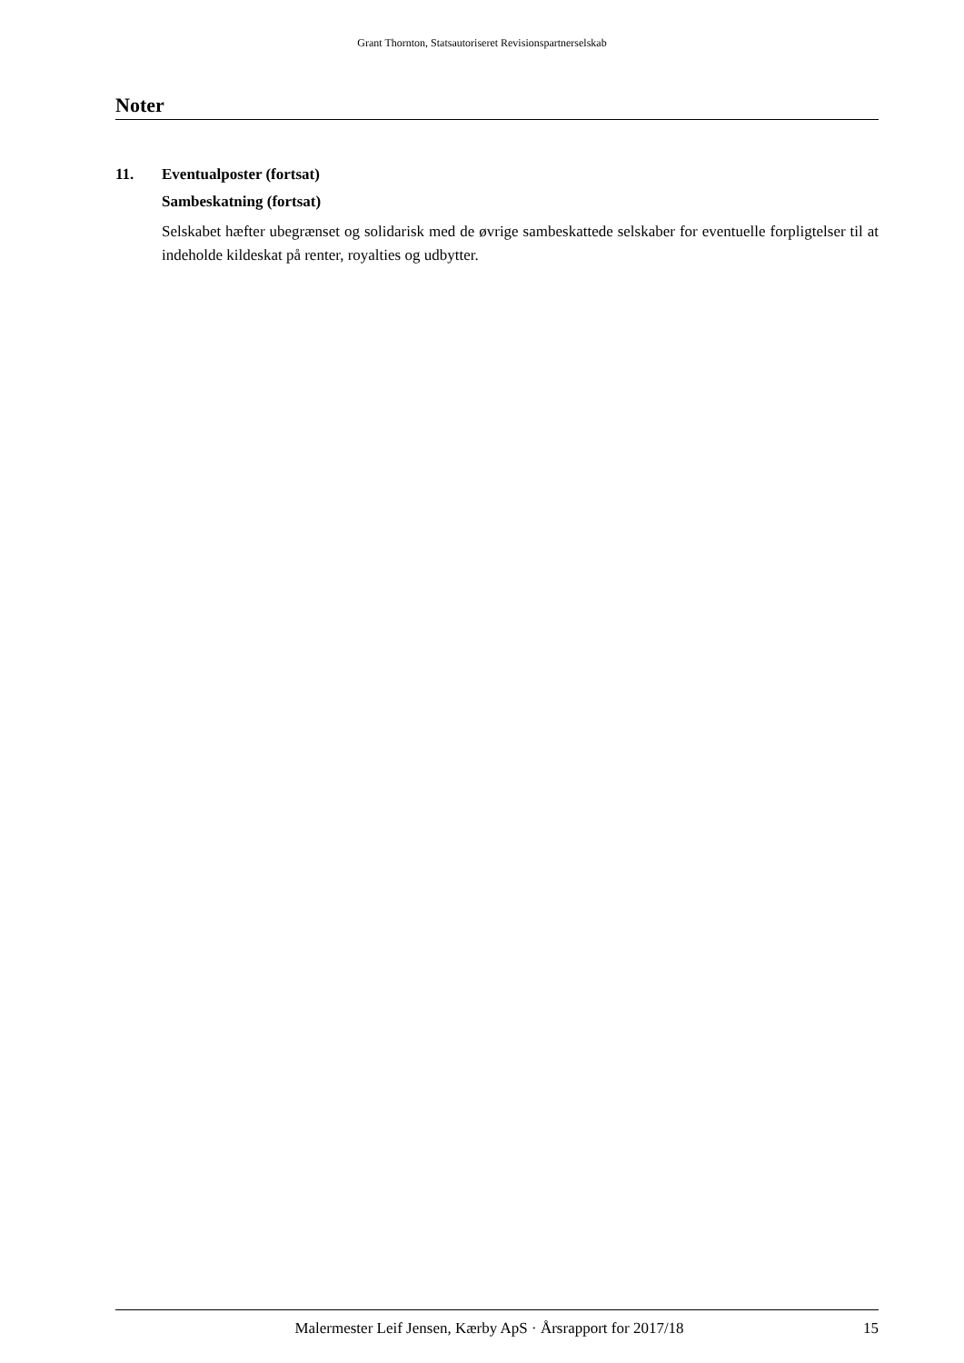Grant Thornton, Statsautoriseret Revisionspartnerselskab
Noter
11. Eventualposter (fortsat)
Sambeskatning (fortsat)
Selskabet hæfter ubegrænset og solidarisk med de øvrige sambeskattede selskaber for eventuelle forpligtelser til at indeholde kildeskat på renter, royalties og udbytter.
Malermester Leif Jensen, Kærby ApS · Årsrapport for 2017/18 15